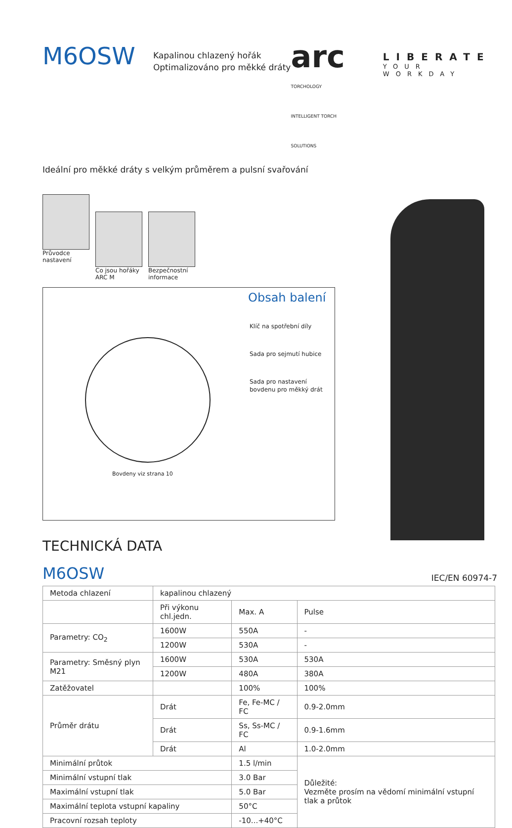M6OSW
Kapalinou chlazený hořák
Optimalizováno pro měkké dráty
arc
TORCHOLOGY
INTELLIGENT TORCH SOLUTIONS
LIBERATE
YOUR WORKDAY
Ideální pro měkké dráty s velkým průměrem a pulsní svařování
Průvodce nastavení
Co jsou hořáky ARC M
Bezpečnostní informace
Obsah balení
Klíč na spotřební díly
Sada pro sejmutí hubice
Sada pro nastavení
bovdenu pro měkký drát
Bovdeny viz strana 10
TECHNICKÁ DATA
M6OSW
IEC/EN 60974-7
| Metoda chlazení | kapalinou chlazený | | | |
| | Při výkonu chl.jedn. | Max. A | Pulse | |
| Parametry: CO<sub>2</sub> | 1600W | 550A | - | |
| | 1200W | 530A | - | |
| Parametry: Směsný plyn M21 | 1600W | 530A | 530A | |
| | 1200W | 480A | 380A | |
| Zatěžovatel | | 100% | 100% | |
| Průměr drátu | Drát | Fe, Fe-MC / FC | | 0.9-2.0mm |
| | Drát | Ss, Ss-MC / FC | | 0.9-1.6mm |
| | Drát | Al | | 1.0-2.0mm |
| Minimální průtok | | 1.5 l/min | Důležité: Vezměte prosím na vědomí minimální vstupní tlak a průtok | |
| Minimální vstupní tlak | | 3.0 Bar | | |
| Maximální vstupní tlak | | 5.0 Bar | | |
| Maximální teplota vstupní kapaliny | | 50°C | | |
| Pracovní rozsah teploty | | -10...+40°C | | |